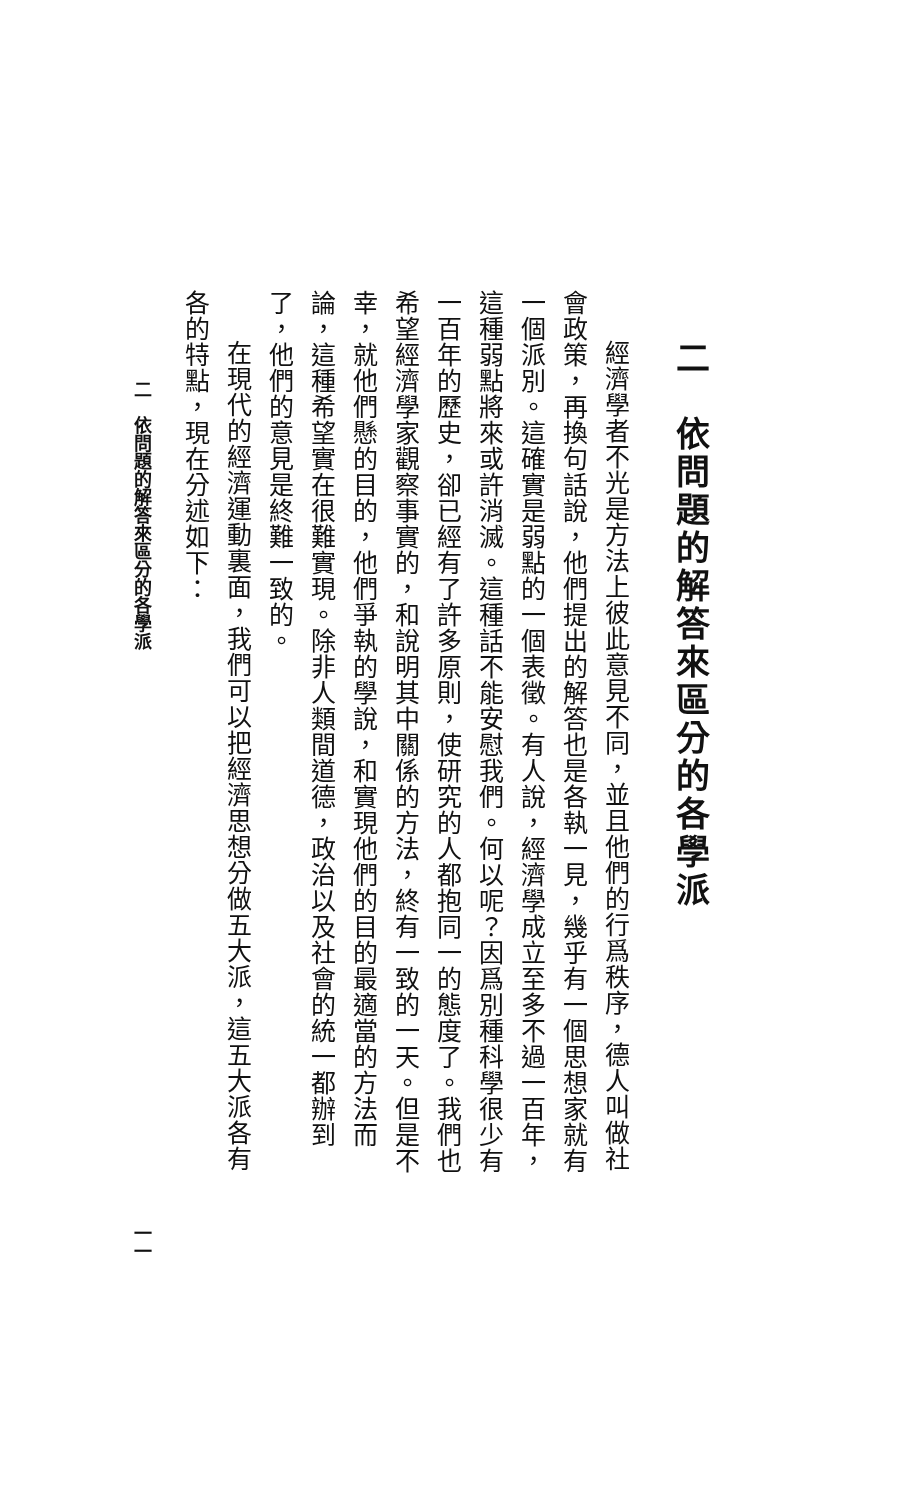二　依問題的解答來區分的各學派
經濟學者不光是方法上彼此意見不同，並且他們的行爲秩序，德人叫做社會政策，再換句話說，他們提出的解答也是各執一見，幾乎有一個思想家就有一個派別。這確實是弱點的一個表徵。有人說，經濟學成立至多不過一百年，這種弱點將來或許消滅。這種話不能安慰我們。何以呢？因爲別種科學很少有一百年的歷史，卻已經有了許多原則，使研究的人都抱同一的態度了。我們也希望經濟學家觀察事實的，和說明其中關係的方法，終有一致的一天。但是不幸，就他們懸的目的，他們爭執的學說，和實現他們的目的最適當的方法而論，這種希望實在很難實現。除非人類間道德，政治以及社會的統一都辦到了，他們的意見是終難一致的。
在現代的經濟運動裏面，我們可以把經濟思想分做五大派，這五大派各有各的特點，現在分述如下：
二　依問題的解答來區分的各學派 一一